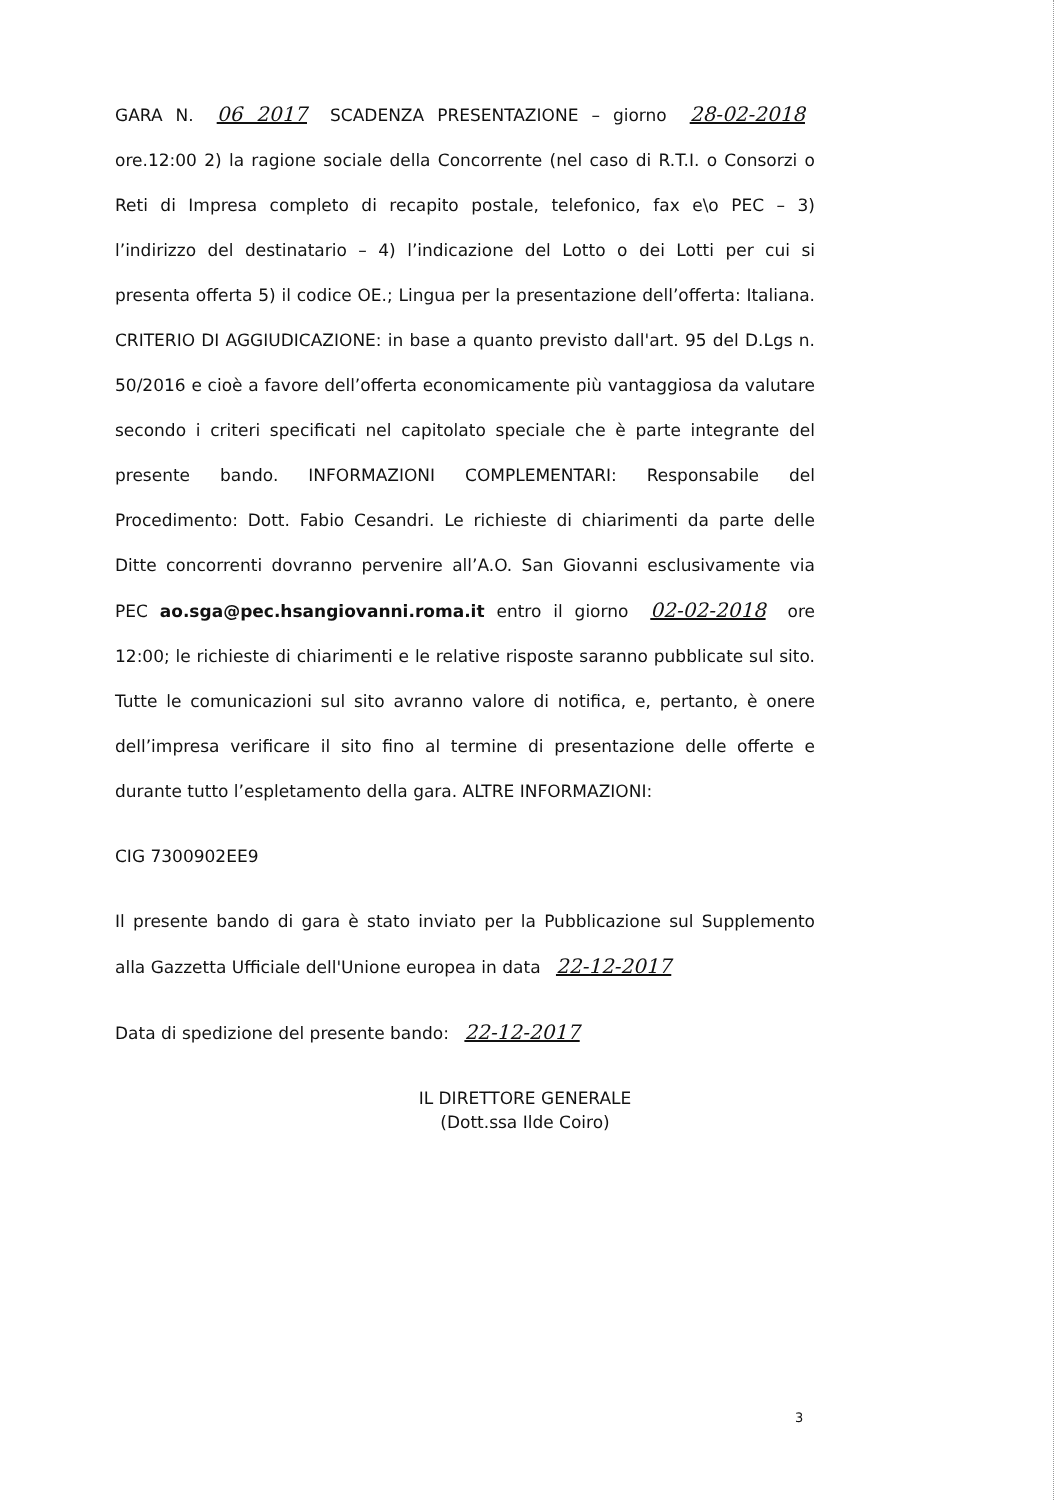GARA N. 06 2017 SCADENZA PRESENTAZIONE – giorno 28-02-2018 ore.12:00 2) la ragione sociale della Concorrente (nel caso di R.T.I. o Consorzi o Reti di Impresa completo di recapito postale, telefonico, fax e\o PEC – 3) l’indirizzo del destinatario – 4) l’indicazione del Lotto o dei Lotti per cui si presenta offerta 5) il codice OE.; Lingua per la presentazione dell’offerta: Italiana. CRITERIO DI AGGIUDICAZIONE: in base a quanto previsto dall'art. 95 del D.Lgs n. 50/2016 e cioè a favore dell’offerta economicamente più vantaggiosa da valutare secondo i criteri specificati nel capitolato speciale che è parte integrante del presente bando. INFORMAZIONI COMPLEMENTARI: Responsabile del Procedimento: Dott. Fabio Cesandri. Le richieste di chiarimenti da parte delle Ditte concorrenti dovranno pervenire all’A.O. San Giovanni esclusivamente via PEC ao.sga@pec.hsangiovanni.roma.it entro il giorno 02-02-2018 ore 12:00; le richieste di chiarimenti e le relative risposte saranno pubblicate sul sito. Tutte le comunicazioni sul sito avranno valore di notifica, e, pertanto, è onere dell’impresa verificare il sito fino al termine di presentazione delle offerte e durante tutto l’espletamento della gara. ALTRE INFORMAZIONI:
CIG 7300902EE9
Il presente bando di gara è stato inviato per la Pubblicazione sul Supplemento alla Gazzetta Ufficiale dell'Unione europea in data 22-12-2017
Data di spedizione del presente bando: 22-12-2017
IL DIRETTORE GENERALE
(Dott.ssa Ilde Coiro)
3